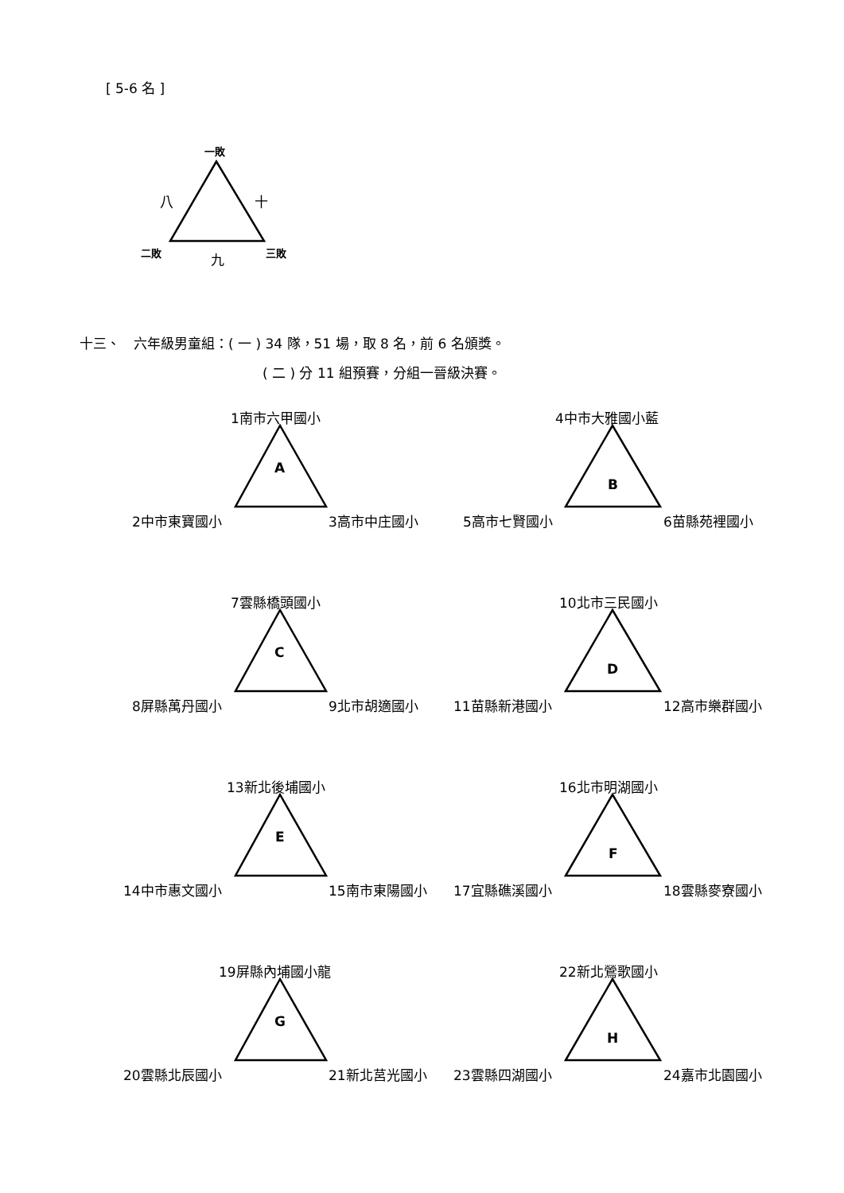[ 5-6 名 ]
一敗
八 十
二敗 九 三敗
十三、　六年級男童組：( 一 ) 34 隊，51 場，取 8 名，前 6 名頒獎。
( 二 ) 分 11 組預賽，分組一晉級決賽。
1南市六甲國小
A
2中市東寶國小 3高市中庄國小
4中市大雅國小藍
B
5高市七賢國小 6苗縣苑裡國小
7雲縣橋頭國小
C
8屏縣萬丹國小 9北市胡適國小
10北市三民國小
D
11苗縣新港國小 12高市樂群國小
13新北後埔國小
E
14中市惠文國小 15南市東陽國小
16北市明湖國小
F
17宜縣礁溪國小 18雲縣麥寮國小
19屏縣內埔國小龍
G
20雲縣北辰國小 21新北莒光國小
22新北鶯歌國小
H
23雲縣四湖國小 24嘉市北園國小